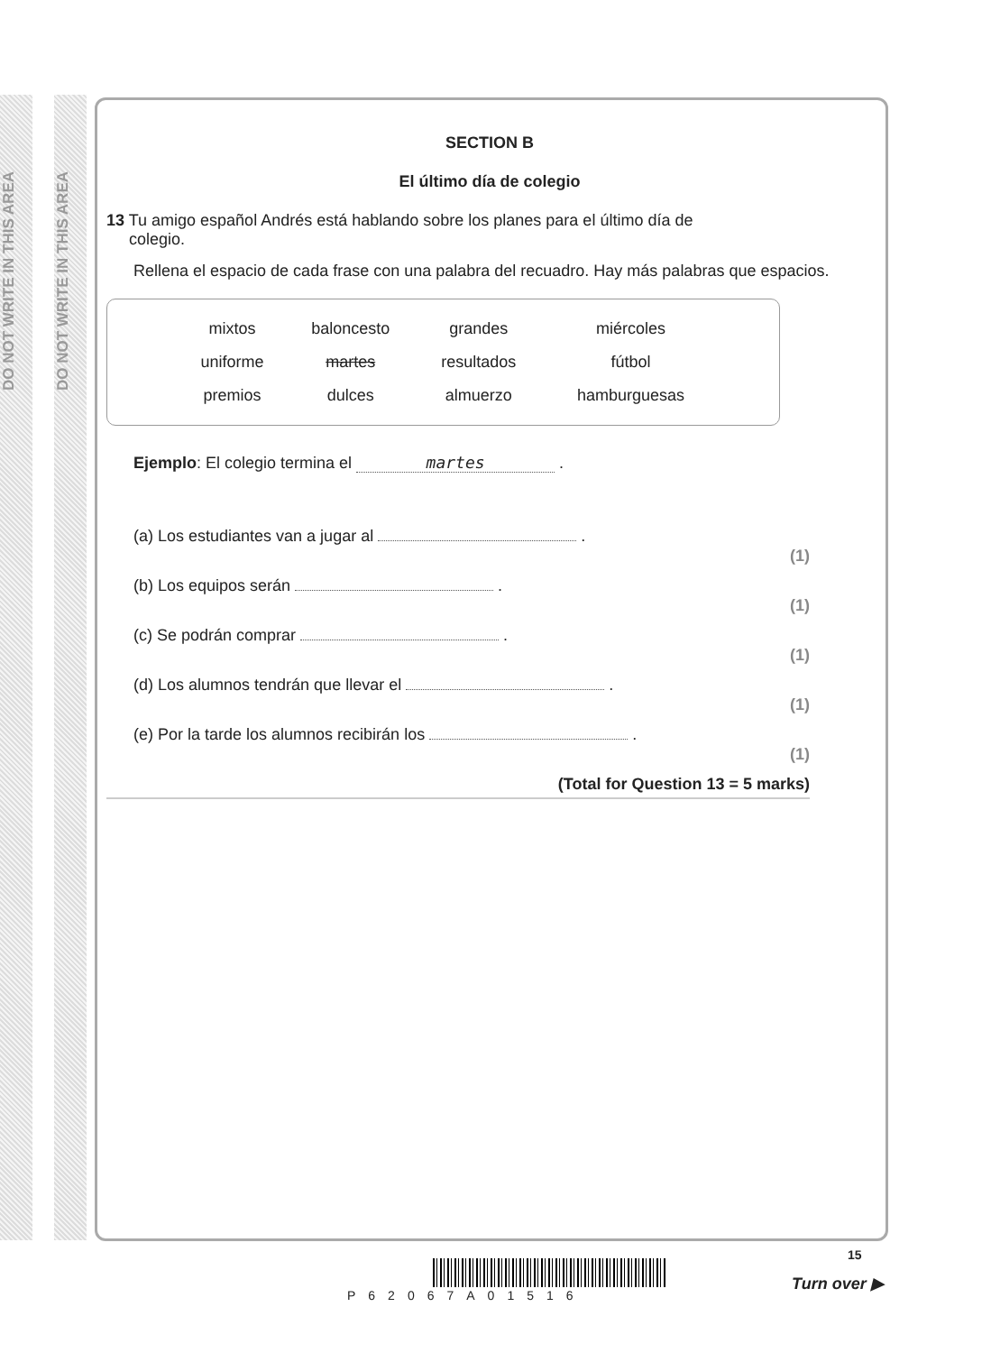DO NOT WRITE IN THIS AREA
DO NOT WRITE IN THIS AREA
SECTION B
El último día de colegio
13 Tu amigo español Andrés está hablando sobre los planes para el último día de
colegio.
Rellena el espacio de cada frase con una palabra del recuadro. Hay más palabras que espacios.
| mixtos | baloncesto | grandes | miércoles |
| uniforme | martes | resultados | fútbol |
| premios | dulces | almuerzo | hamburguesas |
Ejemplo: El colegio termina el martes .
(a) Los estudiantes van a jugar al . (1)
(b) Los equipos serán . (1)
(c) Se podrán comprar . (1)
(d) Los alumnos tendrán que llevar el . (1)
(e) Por la tarde los alumnos recibirán los . (1)
(Total for Question 13 = 5 marks)
P62067A01516
15
Turn over ▶